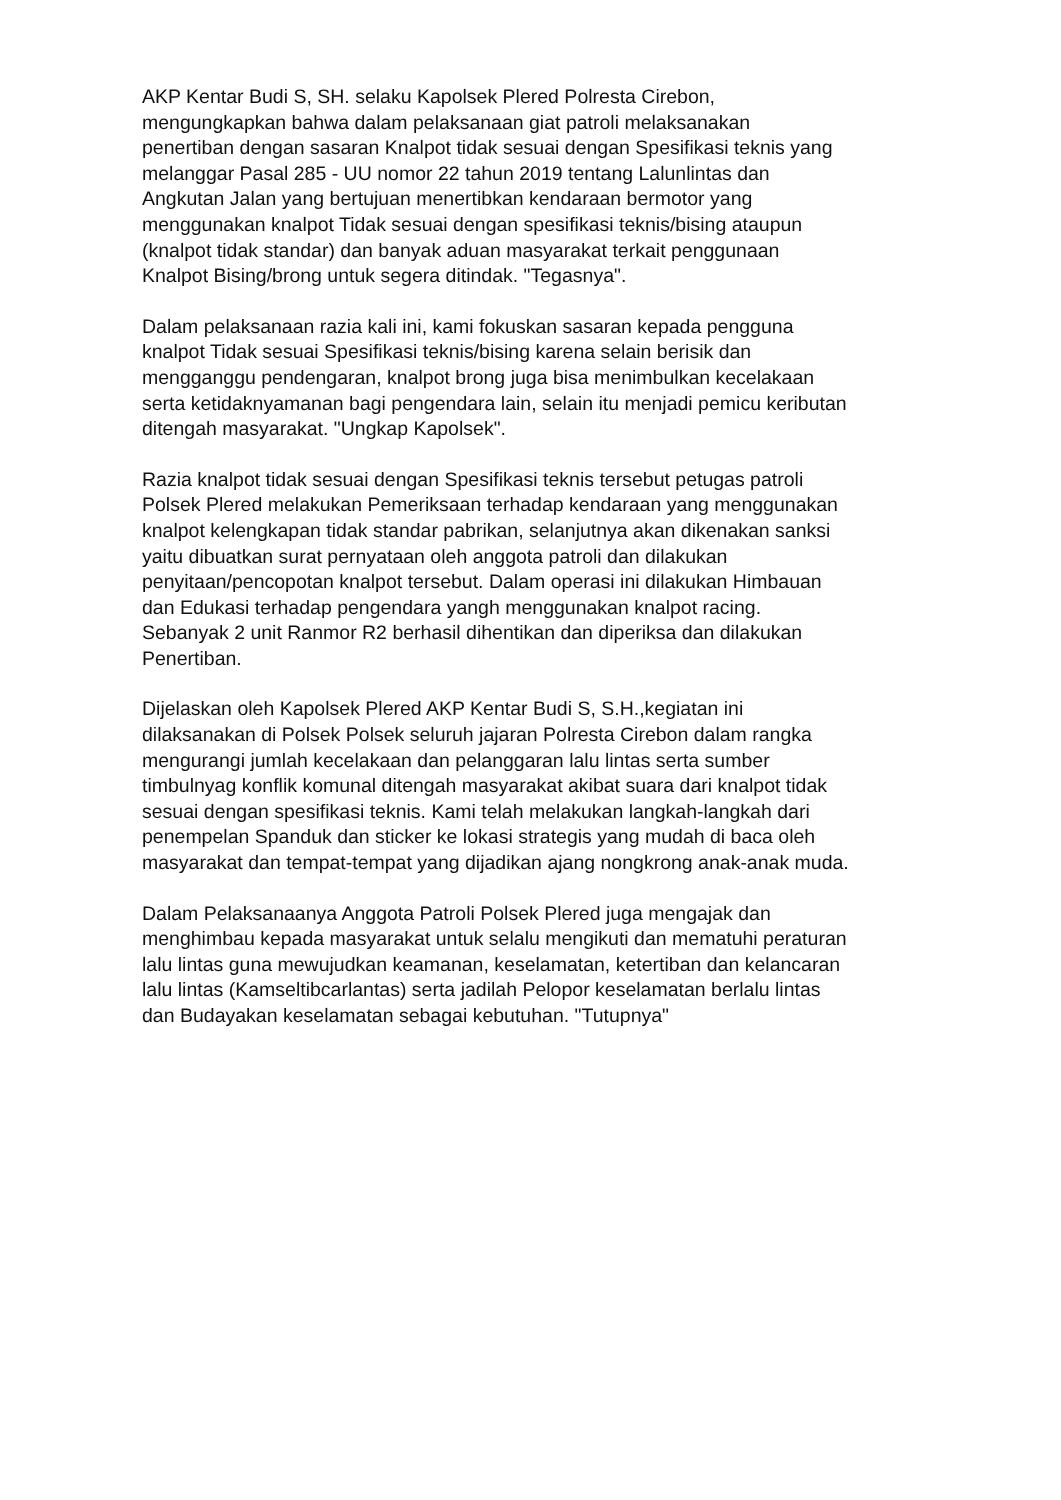AKP Kentar Budi S, SH. selaku Kapolsek Plered Polresta Cirebon,
mengungkapkan bahwa dalam pelaksanaan giat patroli melaksanakan
penertiban dengan sasaran Knalpot tidak sesuai dengan Spesifikasi teknis yang
melanggar Pasal 285 - UU nomor 22 tahun 2019 tentang Lalunlintas dan
Angkutan Jalan yang bertujuan menertibkan kendaraan bermotor yang
menggunakan knalpot Tidak sesuai dengan spesifikasi teknis/bising ataupun
(knalpot tidak standar) dan banyak aduan masyarakat terkait penggunaan
Knalpot Bising/brong untuk segera ditindak. "Tegasnya".
Dalam pelaksanaan razia kali ini, kami fokuskan sasaran kepada pengguna
knalpot Tidak sesuai Spesifikasi teknis/bising karena selain berisik dan
mengganggu pendengaran, knalpot brong juga bisa menimbulkan kecelakaan
serta ketidaknyamanan bagi pengendara lain, selain itu menjadi pemicu keributan
ditengah masyarakat. "Ungkap Kapolsek".
Razia knalpot tidak sesuai dengan Spesifikasi teknis tersebut petugas patroli
Polsek Plered melakukan Pemeriksaan terhadap kendaraan yang menggunakan
knalpot kelengkapan tidak standar pabrikan, selanjutnya akan dikenakan sanksi
yaitu dibuatkan surat pernyataan oleh anggota patroli dan dilakukan
penyitaan/pencopotan knalpot tersebut. Dalam operasi ini dilakukan Himbauan
dan Edukasi terhadap pengendara yangh menggunakan knalpot racing.
Sebanyak 2 unit Ranmor R2 berhasil dihentikan dan diperiksa dan dilakukan
Penertiban.
Dijelaskan oleh Kapolsek Plered AKP Kentar Budi S, S.H.,kegiatan ini
dilaksanakan di Polsek Polsek seluruh jajaran Polresta Cirebon dalam rangka
mengurangi jumlah kecelakaan dan pelanggaran lalu lintas serta sumber
timbulnyag konflik komunal ditengah masyarakat akibat suara dari knalpot tidak
sesuai dengan spesifikasi teknis. Kami telah melakukan langkah-langkah dari
penempelan Spanduk dan sticker ke lokasi strategis yang mudah di baca oleh
masyarakat dan tempat-tempat yang dijadikan ajang nongkrong anak-anak muda.
Dalam Pelaksanaanya Anggota Patroli Polsek Plered juga mengajak dan
menghimbau kepada masyarakat untuk selalu mengikuti dan mematuhi peraturan
lalu lintas guna mewujudkan keamanan, keselamatan, ketertiban dan kelancaran
lalu lintas (Kamseltibcarlantas) serta jadilah Pelopor keselamatan berlalu lintas
dan Budayakan keselamatan sebagai kebutuhan. "Tutupnya"